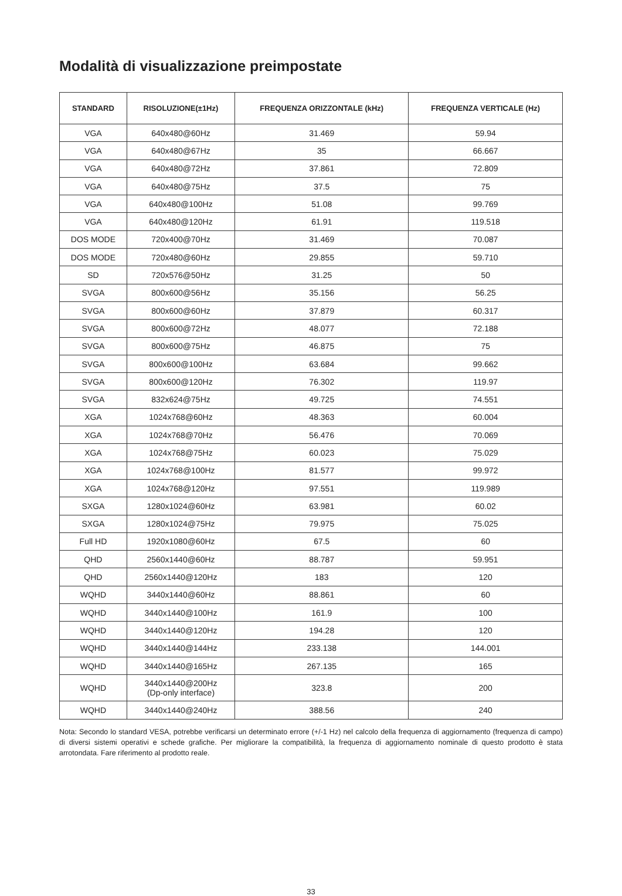Modalità di visualizzazione preimpostate
| STANDARD | RISOLUZIONE(±1Hz) | FREQUENZA ORIZZONTALE (kHz) | FREQUENZA VERTICALE (Hz) |
| --- | --- | --- | --- |
| VGA | 640x480@60Hz | 31.469 | 59.94 |
| VGA | 640x480@67Hz | 35 | 66.667 |
| VGA | 640x480@72Hz | 37.861 | 72.809 |
| VGA | 640x480@75Hz | 37.5 | 75 |
| VGA | 640x480@100Hz | 51.08 | 99.769 |
| VGA | 640x480@120Hz | 61.91 | 119.518 |
| DOS MODE | 720x400@70Hz | 31.469 | 70.087 |
| DOS MODE | 720x480@60Hz | 29.855 | 59.710 |
| SD | 720x576@50Hz | 31.25 | 50 |
| SVGA | 800x600@56Hz | 35.156 | 56.25 |
| SVGA | 800x600@60Hz | 37.879 | 60.317 |
| SVGA | 800x600@72Hz | 48.077 | 72.188 |
| SVGA | 800x600@75Hz | 46.875 | 75 |
| SVGA | 800x600@100Hz | 63.684 | 99.662 |
| SVGA | 800x600@120Hz | 76.302 | 119.97 |
| SVGA | 832x624@75Hz | 49.725 | 74.551 |
| XGA | 1024x768@60Hz | 48.363 | 60.004 |
| XGA | 1024x768@70Hz | 56.476 | 70.069 |
| XGA | 1024x768@75Hz | 60.023 | 75.029 |
| XGA | 1024x768@100Hz | 81.577 | 99.972 |
| XGA | 1024x768@120Hz | 97.551 | 119.989 |
| SXGA | 1280x1024@60Hz | 63.981 | 60.02 |
| SXGA | 1280x1024@75Hz | 79.975 | 75.025 |
| Full HD | 1920x1080@60Hz | 67.5 | 60 |
| QHD | 2560x1440@60Hz | 88.787 | 59.951 |
| QHD | 2560x1440@120Hz | 183 | 120 |
| WQHD | 3440x1440@60Hz | 88.861 | 60 |
| WQHD | 3440x1440@100Hz | 161.9 | 100 |
| WQHD | 3440x1440@120Hz | 194.28 | 120 |
| WQHD | 3440x1440@144Hz | 233.138 | 144.001 |
| WQHD | 3440x1440@165Hz | 267.135 | 165 |
| WQHD | 3440x1440@200Hz (Dp-only interface) | 323.8 | 200 |
| WQHD | 3440x1440@240Hz | 388.56 | 240 |
Nota: Secondo lo standard VESA, potrebbe verificarsi un determinato errore (+/-1 Hz) nel calcolo della frequenza di aggiornamento (frequenza di campo) di diversi sistemi operativi e schede grafiche. Per migliorare la compatibilità, la frequenza di aggiornamento nominale di questo prodotto è stata arrotondata. Fare riferimento al prodotto reale.
33